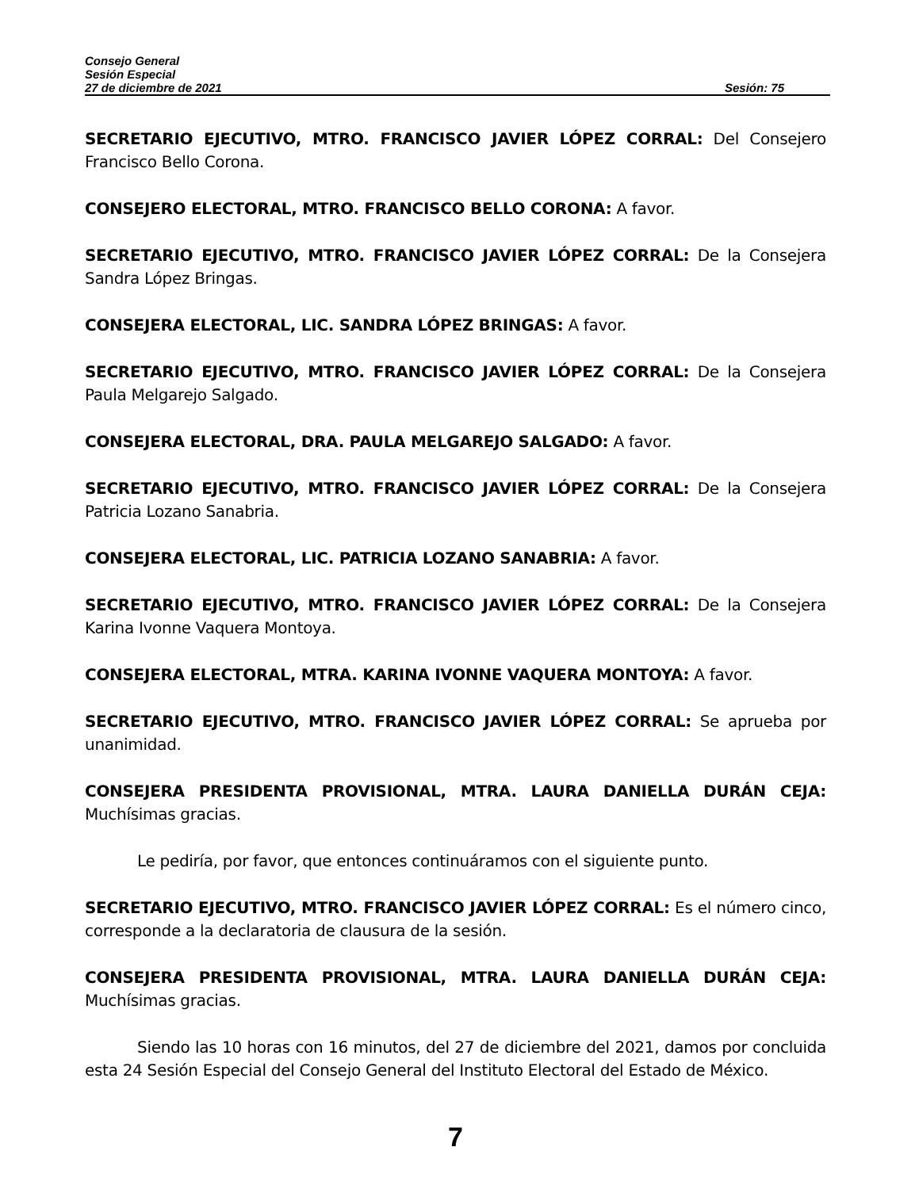Consejo General
Sesión Especial
27 de diciembre de 2021 Sesión: 75
SECRETARIO EJECUTIVO, MTRO. FRANCISCO JAVIER LÓPEZ CORRAL: Del Consejero Francisco Bello Corona.
CONSEJERO ELECTORAL, MTRO. FRANCISCO BELLO CORONA: A favor.
SECRETARIO EJECUTIVO, MTRO. FRANCISCO JAVIER LÓPEZ CORRAL: De la Consejera Sandra López Bringas.
CONSEJERA ELECTORAL, LIC. SANDRA LÓPEZ BRINGAS: A favor.
SECRETARIO EJECUTIVO, MTRO. FRANCISCO JAVIER LÓPEZ CORRAL: De la Consejera Paula Melgarejo Salgado.
CONSEJERA ELECTORAL, DRA. PAULA MELGAREJO SALGADO: A favor.
SECRETARIO EJECUTIVO, MTRO. FRANCISCO JAVIER LÓPEZ CORRAL: De la Consejera Patricia Lozano Sanabria.
CONSEJERA ELECTORAL, LIC. PATRICIA LOZANO SANABRIA: A favor.
SECRETARIO EJECUTIVO, MTRO. FRANCISCO JAVIER LÓPEZ CORRAL: De la Consejera Karina Ivonne Vaquera Montoya.
CONSEJERA ELECTORAL, MTRA. KARINA IVONNE VAQUERA MONTOYA: A favor.
SECRETARIO EJECUTIVO, MTRO. FRANCISCO JAVIER LÓPEZ CORRAL: Se aprueba por unanimidad.
CONSEJERA PRESIDENTA PROVISIONAL, MTRA. LAURA DANIELLA DURÁN CEJA: Muchísimas gracias.
Le pediría, por favor, que entonces continuáramos con el siguiente punto.
SECRETARIO EJECUTIVO, MTRO. FRANCISCO JAVIER LÓPEZ CORRAL: Es el número cinco, corresponde a la declaratoria de clausura de la sesión.
CONSEJERA PRESIDENTA PROVISIONAL, MTRA. LAURA DANIELLA DURÁN CEJA: Muchísimas gracias.
Siendo las 10 horas con 16 minutos, del 27 de diciembre del 2021, damos por concluida esta 24 Sesión Especial del Consejo General del Instituto Electoral del Estado de México.
7